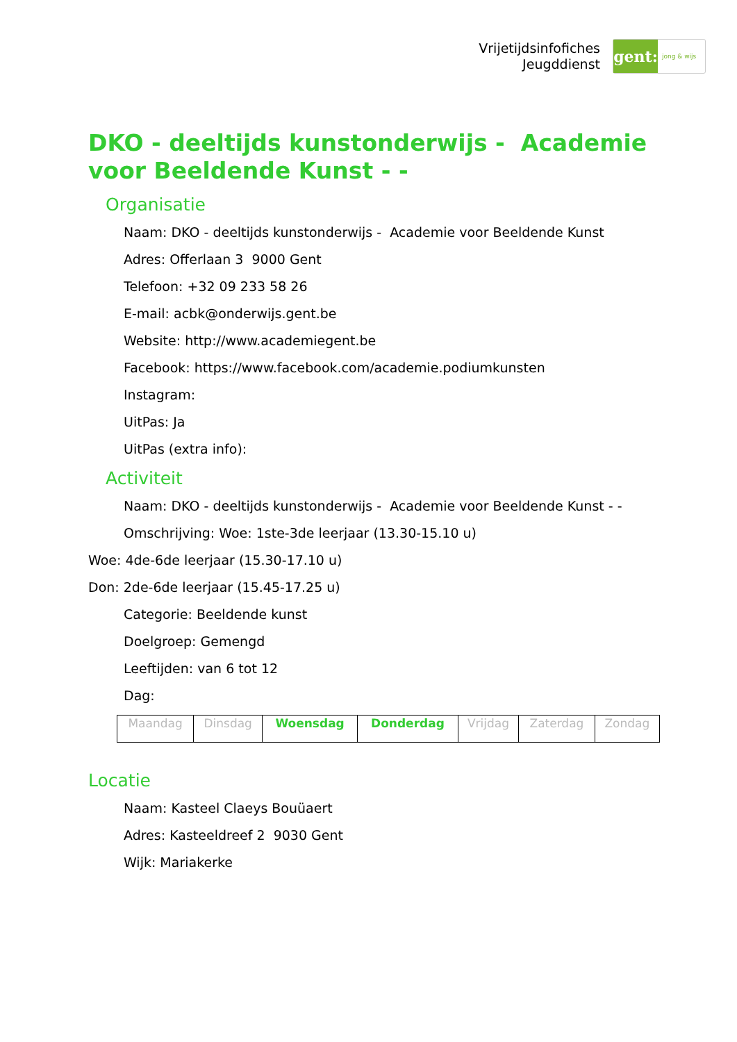Vrijetijdsinfofiches
Jeugddienst
gent:
jong & wijs
DKO - deeltijds kunstonderwijs - Academie voor Beeldende Kunst - -
Organisatie
Naam: DKO - deeltijds kunstonderwijs - Academie voor Beeldende Kunst
Adres: Offerlaan 3 9000 Gent
Telefoon: +32 09 233 58 26
E-mail: acbk@onderwijs.gent.be
Website: http://www.academiegent.be
Facebook: https://www.facebook.com/academie.podiumkunsten
Instagram:
UitPas: Ja
UitPas (extra info):
Activiteit
Naam: DKO - deeltijds kunstonderwijs - Academie voor Beeldende Kunst - -
Omschrijving: Woe: 1ste-3de leerjaar (13.30-15.10 u)
Woe: 4de-6de leerjaar (15.30-17.10 u)
Don: 2de-6de leerjaar (15.45-17.25 u)
Categorie: Beeldende kunst
Doelgroep: Gemengd
Leeftijden: van 6 tot 12
Dag:
| Maandag | Dinsdag | Woensdag | Donderdag | Vrijdag | Zaterdag | Zondag |
Locatie
Naam: Kasteel Claeys Bouüaert
Adres: Kasteeldreef 2 9030 Gent
Wijk: Mariakerke